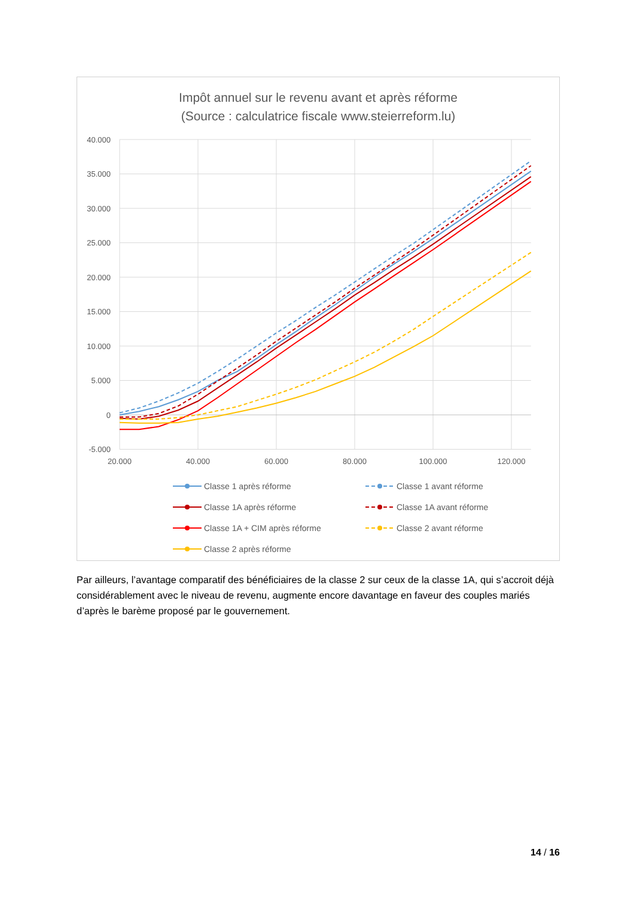Impôt annuel sur le revenu avant et après réforme
(Source : calculatrice fiscale www.steierreform.lu)
40.000
35.000
30.000
25.000
20.000
15.000
10.000
5.000
0
-5.000
20.000
40.000
60.000
80.000
100.000
120.000
Classe 1 après réforme
Classe 1 avant réforme
Classe 1A après réforme
Classe 1A avant réforme
Classe 1A + CIM après réforme
Classe 2 avant réforme
Classe 2 après réforme
Par ailleurs, l’avantage comparatif des bénéficiaires de la classe 2 sur ceux de la classe 1A, qui s’accroit déjà considérablement avec le niveau de revenu, augmente encore davantage en faveur des couples mariés d’après le barème proposé par le gouvernement.
14 / 16